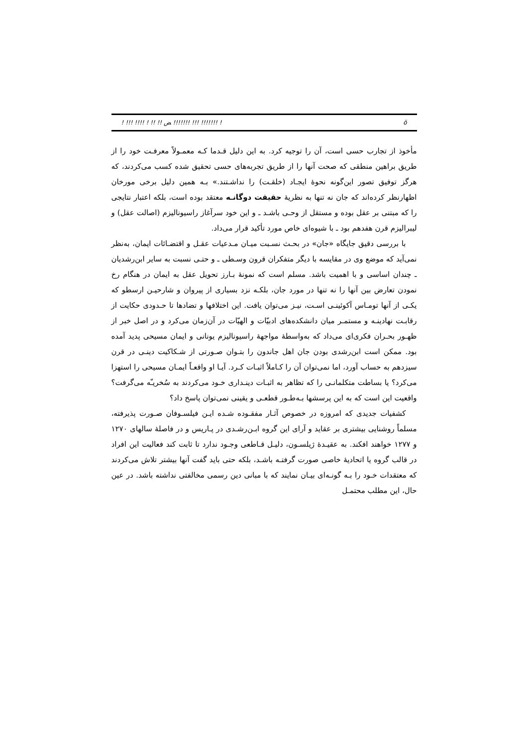! !!! !!!! ! !! !! ﺾ !!!!!!! !!! !!!!!!! ! ŏ
مأخوذ از تجارب حسی است، آن را توجیه کرد. به این دلیل قـدما کـه معمـولاً معرفـت خود را از طریق براهین منطقی که صحت آنها را از طریق تجربه‌های حسی تحقیق شده کسب می‌کردند، که هرگز توفیق تصور این‌گونه نحوهٔ ایجـاد (خلقـت) را نداشـتند.» بـه همین دلیل برخی مورخان اظهارنظر کرده‌اند که جان نه تنها به نظریهٔ حقیقت دوگانـه معتقد بوده است، بلکه اعتبار نتایجی را که مبتنی بر عقل بوده و مستقل از وحـی باشـد ـ و این خود سرآغاز راسیونالیزم (اصالت عقل) و لیبرالیزم قرن هفدهم بود ـ با شیوه‌ای خاص مورد تأکید قرار می‌داد.
با بررسی دقیق جایگاه «جان» در بحـث نسـبت میـان مـدعیات عقـل و اقتضـائات ایمان، به‌نظر نمی‌آید که موضع وی در مقایسه با دیگر متفکران قرون وسـطی ـ و حتـی نسبت به سایر ابن‌رشدیان ـ چندان اساسی و با اهمیت باشد. مسلم است که نمونهٔ بـارز تحویل عقل به ایمان در هنگام رخ نمودن تعارض بین آنها را نه تنها در مورد جان، بلکـه نزد بسیاری از پیروان و شارحیـن ارسطو که یکـی از آنها تومـاس آکوئینـی اسـت، نیـز می‌توان یافت. این اختلافها و تضادها تا حـدودی حکایت از رقابـت نهادینـه و مستمـر میان دانشکده‌های ادبیّات و الهیّات در آن‌زمان می‌کرد و در اصل خبر از ظهـور بحـران فکری‌ای می‌داد که به‌واسطهٔ مواجههٔ راسیونالیزم یونانی و ایمان مسیحی پدید آمده بود. ممکن است ابن‌رشدی بودن جان اهل جاندون را بتـوان صـورتی از شـکاکیت دینـی در قرن سیزدهم به حساب آورد، اما نمی‌توان آن را کـاملاً اثبـات کـرد. آیـا او واقعـاً ایمـان مسیحی را استهزا می‌کرد؟ یا بساطت متکلمانـی را که تظاهر به اثبـات دینـداری خـود می‌کردند به سُخریـّه می‌گرفت؟ واقعیت این است که به این پرسشها بـه‌طـور قطعـی و یقینی نمی‌توان پاسخ داد؟
کشفیات جدیدی که امروزه در خصوص آثـار مفقـوده شـده ایـن فیلسـوفان صـورت پذیرفته، مسلماً روشنایی بیشتری بر عقاید و آرای این گروه ابـن‌رشـدی در پـاریس و در فاصلهٔ سالهای ۱۲۷۰ و ۱۲۷۷ خواهند افکند. به عقیـدهٔ ژیلسـون، دلیـل قـاطعی وجـود ندارد تا ثابت کند فعالیت این افراد در قالب گروه یا اتحادیهٔ خاصی صورت گرفتـه باشـد، بلکه حتی باید گفت آنها بیشتر تلاش می‌کردند که معتقدات خـود را بـه گونـه‌ای بیـان نمایند که با مبانی دین رسمی مخالفتی نداشته باشد. در عین حال، این مطلب محتمـل